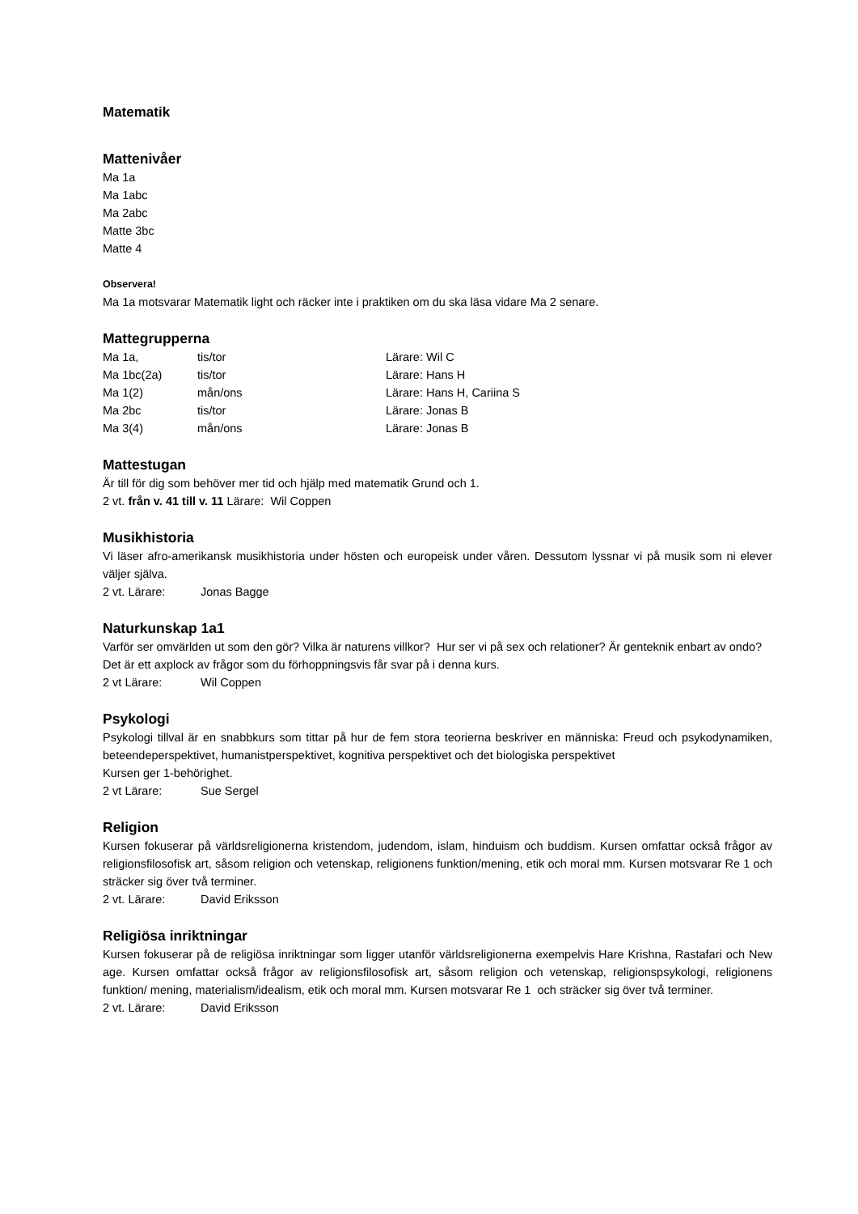Matematik
Mattenivåer
Ma 1a
Ma 1abc
Ma 2abc
Matte 3bc
Matte 4
Observera!
Ma 1a motsvarar Matematik light och räcker inte i praktiken om du ska läsa vidare Ma 2 senare.
Mattegrupperna
Ma 1a, tis/tor Lärare: Wil C
Ma 1bc(2a) tis/tor Lärare: Hans H
Ma 1(2) mån/ons Lärare: Hans H, Cariina S
Ma 2bc tis/tor Lärare: Jonas B
Ma 3(4) mån/ons Lärare: Jonas B
Mattestugan
Är till för dig som behöver mer tid och hjälp med matematik Grund och 1.
2 vt. från v. 41 till v. 11 Lärare: Wil Coppen
Musikhistoria
Vi läser afro-amerikansk musikhistoria under hösten och europeisk under våren. Dessutom lyssnar vi på musik som ni elever väljer själva.
2 vt. Lärare: Jonas Bagge
Naturkunskap 1a1
Varför ser omvärlden ut som den gör? Vilka är naturens villkor? Hur ser vi på sex och relationer? Är genteknik enbart av ondo? Det är ett axplock av frågor som du förhoppningsvis får svar på i denna kurs.
2 vt Lärare: Wil Coppen
Psykologi
Psykologi tillval är en snabbkurs som tittar på hur de fem stora teorierna beskriver en människa: Freud och psykodynamiken, beteendeperspektivet, humanistperspektivet, kognitiva perspektivet och det biologiska perspektivet
Kursen ger 1-behörighet.
2 vt Lärare: Sue Sergel
Religion
Kursen fokuserar på världsreligionerna kristendom, judendom, islam, hinduism och buddism. Kursen omfattar också frågor av religionsfilosofisk art, såsom religion och vetenskap, religionens funktion/mening, etik och moral mm. Kursen motsvarar Re 1 och sträcker sig över två terminer.
2 vt. Lärare: David Eriksson
Religiösa inriktningar
Kursen fokuserar på de religiösa inriktningar som ligger utanför världsreligionerna exempelvis Hare Krishna, Rastafari och New age. Kursen omfattar också frågor av religionsfilosofisk art, såsom religion och vetenskap, religionspsykologi, religionens funktion/ mening, materialism/idealism, etik och moral mm. Kursen motsvarar Re 1 och sträcker sig över två terminer.
2 vt. Lärare: David Eriksson